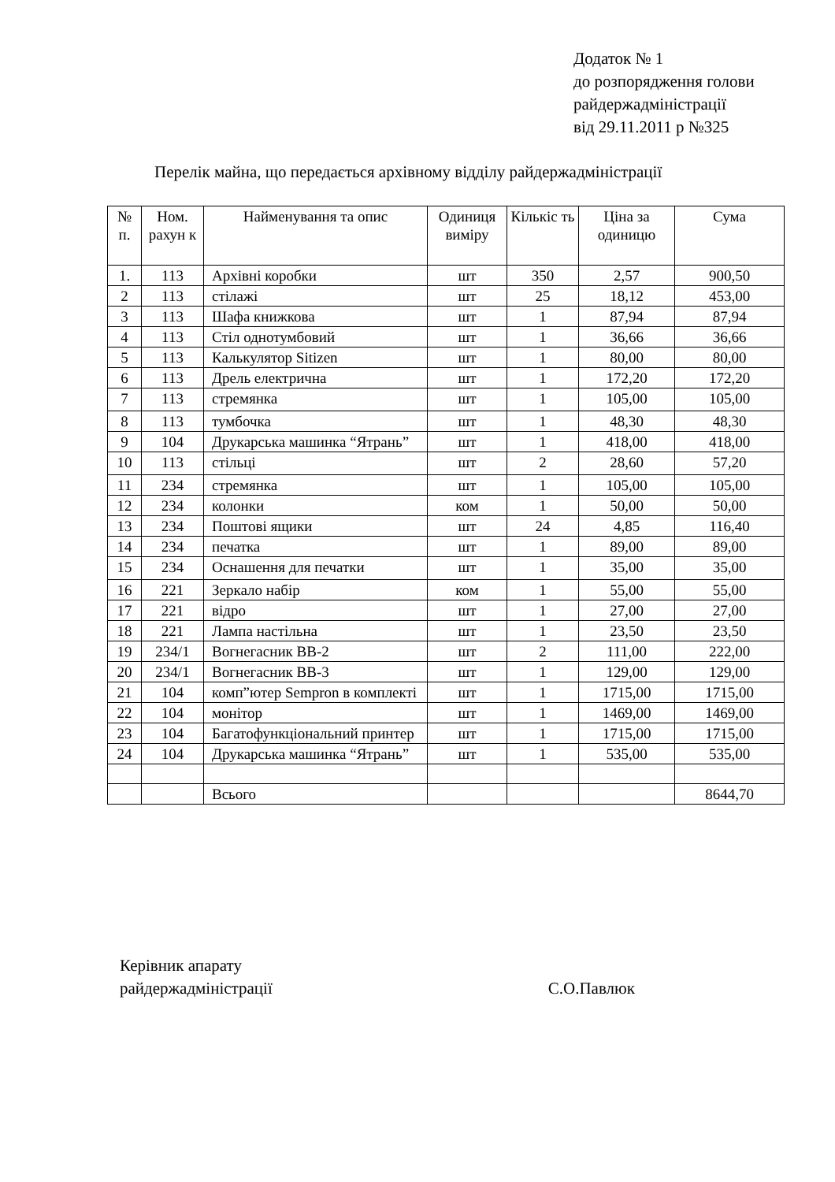Додаток № 1
до розпорядження голови
райдержадміністрації
від 29.11.2011 р №325
Перелік майна, що передається архівному відділу райдержадміністрації
| № п. | Ном. рахун к | Найменування та опис | Одиниця виміру | Кількіс ть | Ціна за одиницю | Сума |
| --- | --- | --- | --- | --- | --- | --- |
| 1. | 113 | Архівні коробки | шт | 350 | 2,57 | 900,50 |
| 2 | 113 | стілажі | шт | 25 | 18,12 | 453,00 |
| 3 | 113 | Шафа книжкова | шт | 1 | 87,94 | 87,94 |
| 4 | 113 | Стіл однотумбовий | шт | 1 | 36,66 | 36,66 |
| 5 | 113 | Калькулятор Sitizen | шт | 1 | 80,00 | 80,00 |
| 6 | 113 | Дрель електрична | шт | 1 | 172,20 | 172,20 |
| 7 | 113 | стремянка | шт | 1 | 105,00 | 105,00 |
| 8 | 113 | тумбочка | шт | 1 | 48,30 | 48,30 |
| 9 | 104 | Друкарська машинка “Ятрань” | шт | 1 | 418,00 | 418,00 |
| 10 | 113 | стільці | шт | 2 | 28,60 | 57,20 |
| 11 | 234 | стремянка | шт | 1 | 105,00 | 105,00 |
| 12 | 234 | колонки | ком | 1 | 50,00 | 50,00 |
| 13 | 234 | Поштові ящики | шт | 24 | 4,85 | 116,40 |
| 14 | 234 | печатка | шт | 1 | 89,00 | 89,00 |
| 15 | 234 | Оснашення для печатки | шт | 1 | 35,00 | 35,00 |
| 16 | 221 | Зеркало набір | ком | 1 | 55,00 | 55,00 |
| 17 | 221 | відро | шт | 1 | 27,00 | 27,00 |
| 18 | 221 | Лампа настільна | шт | 1 | 23,50 | 23,50 |
| 19 | 234/1 | Вогнегасник ВВ-2 | шт | 2 | 111,00 | 222,00 |
| 20 | 234/1 | Вогнегасник ВВ-3 | шт | 1 | 129,00 | 129,00 |
| 21 | 104 | комп”ютер Sempron в комплекті | шт | 1 | 1715,00 | 1715,00 |
| 22 | 104 | монітор | шт | 1 | 1469,00 | 1469,00 |
| 23 | 104 | Багатофункціональний принтер | шт | 1 | 1715,00 | 1715,00 |
| 24 | 104 | Друкарська машинка “Ятрань” | шт | 1 | 535,00 | 535,00 |
| | | Всього | | | | 8644,70 |
Керівник апарату
райдержадміністрації
С.О.Павлюк